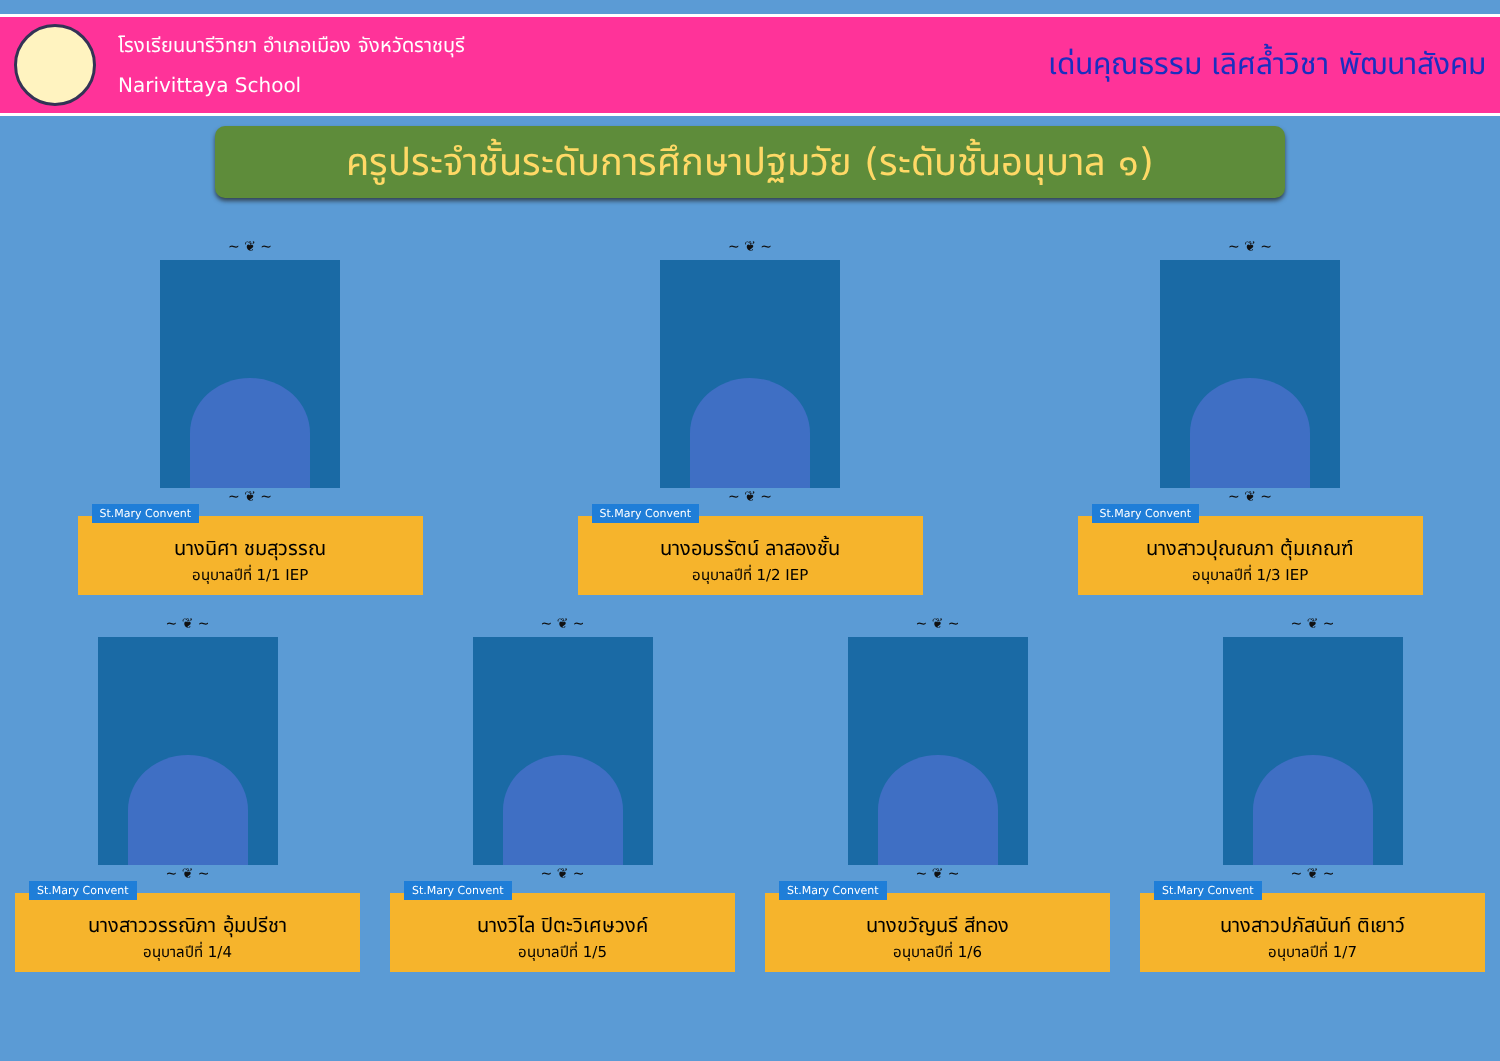โรงเรียนนารีวิทยา อำเภอเมือง จังหวัดราชบุรี
Narivittaya School
เด่นคุณธรรม เลิศล้ำวิชา พัฒนาสังคม
ครูประจำชั้นระดับการศึกษาปฐมวัย (ระดับชั้นอนุบาล ๑)
~ ❦ ~
~ ❦ ~
St.Mary Convent
นางนิศา ชมสุวรรณ
อนุบาลปีที่ 1/1 IEP
~ ❦ ~
~ ❦ ~
St.Mary Convent
นางอมรรัตน์ ลาสองชั้น
อนุบาลปีที่ 1/2 IEP
~ ❦ ~
~ ❦ ~
St.Mary Convent
นางสาวปุณณภา ตุ้มเกณฑ์
อนุบาลปีที่ 1/3 IEP
~ ❦ ~
~ ❦ ~
St.Mary Convent
นางสาววรรณิภา อุ้มปรีชา
อนุบาลปีที่ 1/4
~ ❦ ~
~ ❦ ~
St.Mary Convent
นางวิไล ปิตะวิเศษวงค์
อนุบาลปีที่ 1/5
~ ❦ ~
~ ❦ ~
St.Mary Convent
นางขวัญนรี สีทอง
อนุบาลปีที่ 1/6
~ ❦ ~
~ ❦ ~
St.Mary Convent
นางสาวปภัสนันท์ ติเยาว์
อนุบาลปีที่ 1/7